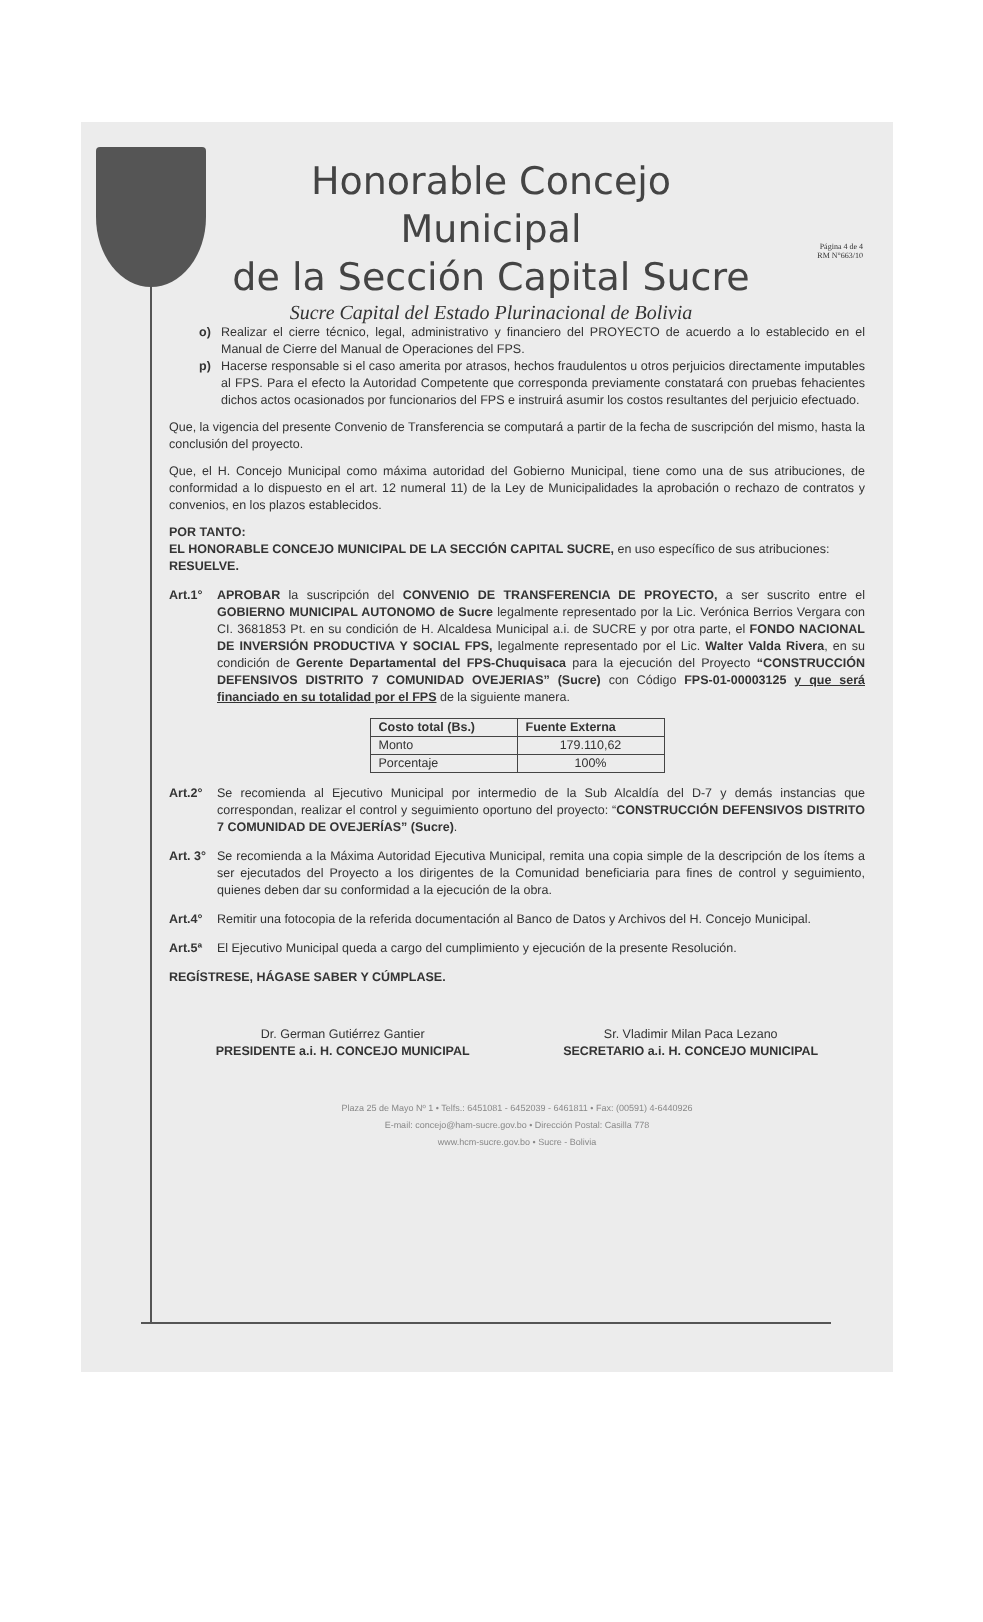Página 4 de 4
RM N°663/10
Honorable Concejo Municipal
de la Sección Capital Sucre
Sucre Capital del Estado Plurinacional de Bolivia
o) Realizar el cierre técnico, legal, administrativo y financiero del PROYECTO de acuerdo a lo establecido en el Manual de Cierre del Manual de Operaciones del FPS.
p) Hacerse responsable si el caso amerita por atrasos, hechos fraudulentos u otros perjuicios directamente imputables al FPS. Para el efecto la Autoridad Competente que corresponda previamente constatará con pruebas fehacientes dichos actos ocasionados por funcionarios del FPS e instruirá asumir los costos resultantes del perjuicio efectuado.
Que, la vigencia del presente Convenio de Transferencia se computará a partir de la fecha de suscripción del mismo, hasta la conclusión del proyecto.
Que, el H. Concejo Municipal como máxima autoridad del Gobierno Municipal, tiene como una de sus atribuciones, de conformidad a lo dispuesto en el art. 12 numeral 11) de la Ley de Municipalidades la aprobación o rechazo de contratos y convenios, en los plazos establecidos.
POR TANTO:
EL HONORABLE CONCEJO MUNICIPAL DE LA SECCIÓN CAPITAL SUCRE, en uso específico de sus atribuciones:
RESUELVE.
Art.1° APROBAR la suscripción del CONVENIO DE TRANSFERENCIA DE PROYECTO, a ser suscrito entre el GOBIERNO MUNICIPAL AUTONOMO de Sucre legalmente representado por la Lic. Verónica Berrios Vergara con CI. 3681853 Pt. en su condición de H. Alcaldesa Municipal a.i. de SUCRE y por otra parte, el FONDO NACIONAL DE INVERSIÓN PRODUCTIVA Y SOCIAL FPS, legalmente representado por el Lic. Walter Valda Rivera, en su condición de Gerente Departamental del FPS-Chuquisaca para la ejecución del Proyecto “CONSTRUCCIÓN DEFENSIVOS DISTRITO 7 COMUNIDAD OVEJERIAS” (Sucre) con Código FPS-01-00003125 y que será financiado en su totalidad por el FPS de la siguiente manera.
| Costo total (Bs.) | Fuente Externa |
| --- | --- |
| Monto | 179.110,62 |
| Porcentaje | 100% |
Art.2° Se recomienda al Ejecutivo Municipal por intermedio de la Sub Alcaldía del D-7 y demás instancias que correspondan, realizar el control y seguimiento oportuno del proyecto: “CONSTRUCCIÓN DEFENSIVOS DISTRITO 7 COMUNIDAD DE OVEJERÍAS” (Sucre).
Art. 3° Se recomienda a la Máxima Autoridad Ejecutiva Municipal, remita una copia simple de la descripción de los ítems a ser ejecutados del Proyecto a los dirigentes de la Comunidad beneficiaria para fines de control y seguimiento, quienes deben dar su conformidad a la ejecución de la obra.
Art.4° Remitir una fotocopia de la referida documentación al Banco de Datos y Archivos del H. Concejo Municipal.
Art.5ª El Ejecutivo Municipal queda a cargo del cumplimiento y ejecución de la presente Resolución.
REGÍSTRESE, HÁGASE SABER Y CÚMPLASE.
Dr. German Gutiérrez Gantier
PRESIDENTE a.i. H. CONCEJO MUNICIPAL
Sr. Vladimir Milan Paca Lezano
SECRETARIO a.i. H. CONCEJO MUNICIPAL
Plaza 25 de Mayo Nº 1 • Telfs.: 6451081 - 6452039 - 6461811 • Fax: (00591) 4-6440926
E-mail: concejo@ham-sucre.gov.bo • Dirección Postal: Casilla 778
www.hcm-sucre.gov.bo • Sucre - Bolivia